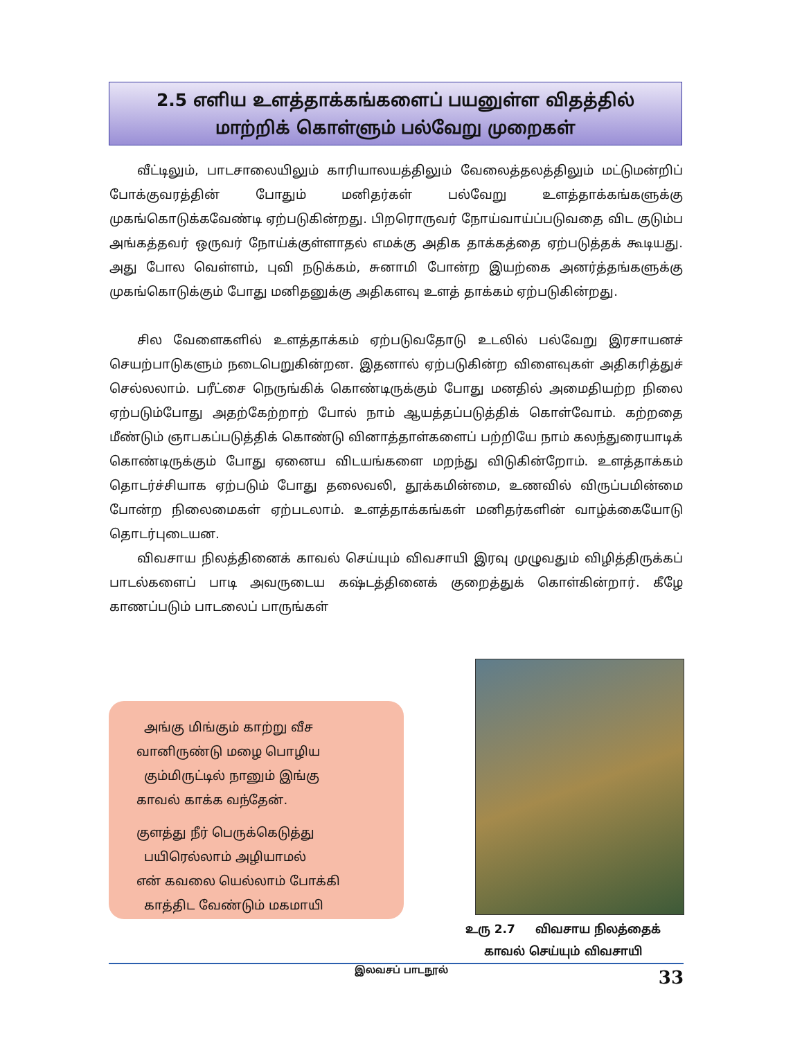2.5 எளிய உளத்தாக்கங்களைப் பயனுள்ள விதத்தில்
மாற்றிக் கொள்ளும் பல்வேறு முறைகள்
வீட்டிலும், பாடசாலையிலும் காரியாலயத்திலும் வேலைத்தலத்திலும் மட்டுமன்றிப் போக்குவரத்தின் போதும் மனிதர்கள் பல்வேறு உளத்தாக்கங்களுக்கு முகங்கொடுக்கவேண்டி ஏற்படுகின்றது. பிறரொருவர் நோய்வாய்ப்படுவதை விட குடும்ப அங்கத்தவர் ஒருவர் நோய்க்குள்ளாதல் எமக்கு அதிக தாக்கத்தை ஏற்படுத்தக் கூடியது. அது போல வெள்ளம், புவி நடுக்கம், சுனாமி போன்ற இயற்கை அனர்த்தங்களுக்கு முகங்கொடுக்கும் போது மனிதனுக்கு அதிகளவு உளத் தாக்கம் ஏற்படுகின்றது.
சில வேளைகளில் உளத்தாக்கம் ஏற்படுவதோடு உடலில் பல்வேறு இரசாயனச் செயற்பாடுகளும் நடைபெறுகின்றன. இதனால் ஏற்படுகின்ற விளைவுகள் அதிகரித்துச் செல்லலாம். பரீட்சை நெருங்கிக் கொண்டிருக்கும் போது மனதில் அமைதியற்ற நிலை ஏற்படும்போது அதற்கேற்றாற் போல் நாம் ஆயத்தப்படுத்திக் கொள்வோம். கற்றதை மீண்டும் ஞாபகப்படுத்திக் கொண்டு வினாத்தாள்களைப் பற்றியே நாம் கலந்துரையாடிக் கொண்டிருக்கும் போது ஏனைய விடயங்களை மறந்து விடுகின்றோம். உளத்தாக்கம் தொடர்ச்சியாக ஏற்படும் போது தலைவலி, தூக்கமின்மை, உணவில் விருப்பமின்மை போன்ற நிலைமைகள் ஏற்படலாம். உளத்தாக்கங்கள் மனிதர்களின் வாழ்க்கையோடு தொடர்புடையன.
விவசாய நிலத்தினைக் காவல் செய்யும் விவசாயி இரவு முழுவதும் விழித்திருக்கப் பாடல்களைப் பாடி அவருடைய கஷ்டத்தினைக் குறைத்துக் கொள்கின்றார். கீழே காணப்படும் பாடலைப் பாருங்கள்
அங்கு மிங்கும் காற்று வீச
வானிருண்டு மழை பொழிய
கும்மிருட்டில் நானும் இங்கு
காவல் காக்க வந்தேன்.
குளத்து நீர் பெருக்கெடுத்து
பயிரெல்லாம் அழியாமல்
என் கவலை யெல்லாம் போக்கி
காத்திட வேண்டும் மகமாயி
உரு 2.7 விவசாய நிலத்தைக்
காவல் செய்யும் விவசாயி
இலவசப் பாடநூல் 33